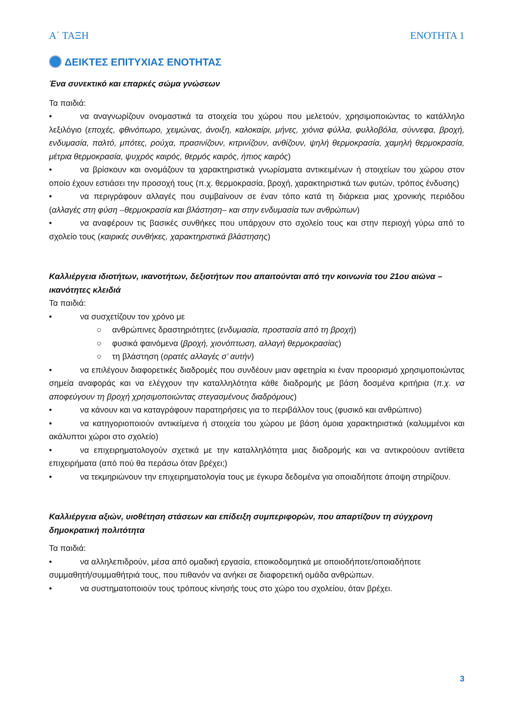Α΄ ΤΑΞΗ ΕΝΟΤΗΤΑ 1
ΔΕΙΚΤΕΣ ΕΠΙΤΥΧΙΑΣ ΕΝΟΤΗΤΑΣ
Ένα συνεκτικό και επαρκές σώμα γνώσεων
Τα παιδιά:
• να αναγνωρίζουν ονομαστικά τα στοιχεία του χώρου που μελετούν, χρησιμοποιώντας το κατάλληλο λεξιλόγιο (εποχές, φθινόπωρο, χειμώνας, άνοιξη, καλοκαίρι, μήνες, χιόνια φύλλα, φυλλοβόλα, σύννεφα, βροχή, ενδυμασία, παλτό, μπότες, ρούχα, πρασινίζουν, κιτρινίζουν, ανθίζουν, ψηλή θερμοκρασία, χαμηλή θερμοκρασία, μέτρια θερμοκρασία, ψυχρός καιρός, θερμός καιρός, ήπιος καιρός)
• να βρίσκουν και ονομάζουν τα χαρακτηριστικά γνωρίσματα αντικειμένων ή στοιχείων του χώρου στον οποίο έχουν εστιάσει την προσοχή τους (π.χ. θερμοκρασία, βροχή, χαρακτηριστικά των φυτών, τρόπος ένδυσης)
• να περιγράφουν αλλαγές που συμβαίνουν σε έναν τόπο κατά τη διάρκεια μιας χρονικής περιόδου (αλλαγές στη φύση –θερμοκρασία και βλάστηση– και στην ενδυμασία των ανθρώπων)
• να αναφέρουν τις βασικές συνθήκες που υπάρχουν στο σχολείο τους και στην περιοχή γύρω από το σχολείο τους (καιρικές συνθήκες, χαρακτηριστικά βλάστησης)
Καλλιέργεια ιδιοτήτων, ικανοτήτων, δεξιοτήτων που απαιτούνται από την κοινωνία του 21ου αιώνα – ικανότητες κλειδιά
Τα παιδιά:
• να συσχετίζουν τον χρόνο με
○ ανθρώπινες δραστηριότητες (ενδυμασία, προστασία από τη βροχή)
○ φυσικά φαινόμενα (βροχή, χιονόπτωση, αλλαγή θερμοκρασίας)
○ τη βλάστηση (ορατές αλλαγές σ’ αυτήν)
• να επιλέγουν διαφορετικές διαδρομές που συνδέουν μιαν αφετηρία κι έναν προορισμό χρησιμοποιώντας σημεία αναφοράς και να ελέγχουν την καταλληλότητα κάθε διαδρομής με βάση δοσμένα κριτήρια (π.χ. να αποφεύγουν τη βροχή χρησιμοποιώντας στεγασμένους διαδρόμους)
• να κάνουν και να καταγράφουν παρατηρήσεις για το περιβάλλον τους (φυσικό και ανθρώπινο)
• να κατηγοριοποιούν αντικείμενα ή στοιχεία του χώρου με βάση όμοια χαρακτηριστικά (καλυμμένοι και ακάλυπτοι χώροι στο σχολείο)
• να επιχειρηματολογούν σχετικά με την καταλληλότητα μιας διαδρομής και να αντικρούουν αντίθετα επιχειρήματα (από πού θα περάσω όταν βρέχει;)
• να τεκμηριώνουν την επιχειρηματολογία τους με έγκυρα δεδομένα για οποιαδήποτε άποψη στηρίζουν.
Καλλιέργεια αξιών, υιοθέτηση στάσεων και επίδειξη συμπεριφορών, που απαρτίζουν τη σύγχρονη δημοκρατική πολιτότητα
Τα παιδιά:
• να αλληλεπιδρούν, μέσα από ομαδική εργασία, εποικοδομητικά με οποιοδήποτε/οποιαδήποτε συμμαθητή/συμμαθήτριά τους, που πιθανόν να ανήκει σε διαφορετική ομάδα ανθρώπων.
• να συστηματοποιούν τους τρόπους κίνησής τους στο χώρο του σχολείου, όταν βρέχει.
3